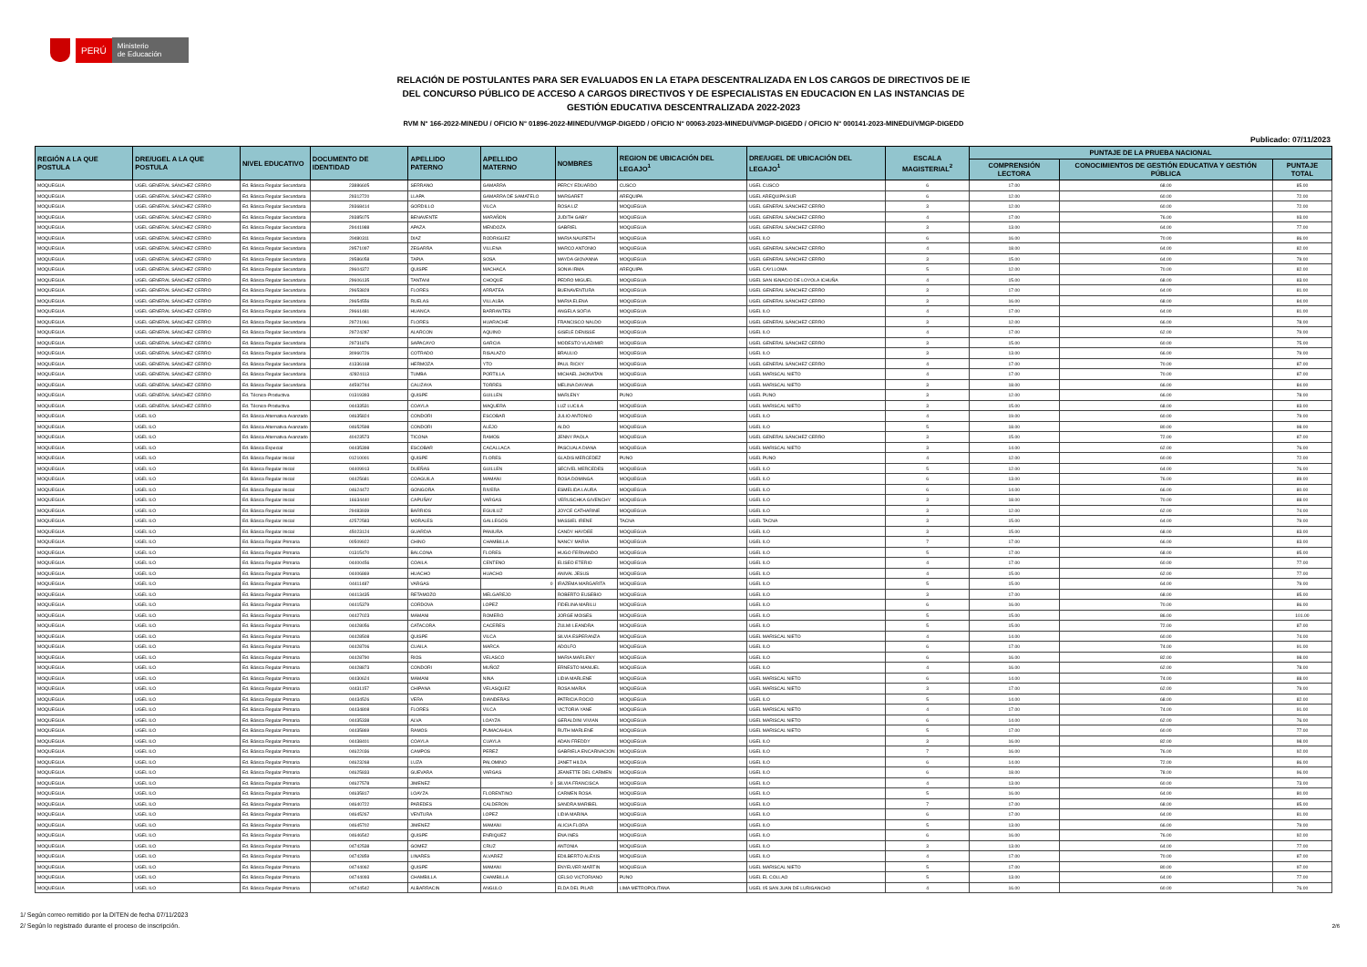PERÚ
Ministerio
de Educación
RELACIÓN DE POSTULANTES PARA SER EVALUADOS EN LA ETAPA DESCENTRALIZADA EN LOS CARGOS DE DIRECTIVOS DE IE
DEL CONCURSO PÚBLICO DE ACCESO A CARGOS DIRECTIVOS Y DE ESPECIALISTAS EN EDUCACION EN LAS INSTANCIAS DE
GESTIÓN EDUCATIVA DESCENTRALIZADA 2022-2023
RVM N° 166-2022-MINEDU / OFICIO N° 01896-2022-MINEDU/VMGP-DIGEDD / OFICIO N° 00063-2023-MINEDU/VMGP-DIGEDD / OFICIO N° 000141-2023-MINEDU/VMGP-DIGEDD
Publicado: 07/11/2023
| REGIÓN A LA QUE POSTULA | DRE/UGEL A LA QUE POSTULA | NIVEL EDUCATIVO | DOCUMENTO DE IDENTIDAD | APELLIDO PATERNO | APELLIDO MATERNO | NOMBRES | REGION DE UBICACIÓN DEL LEGAJO<sup>1</sup> | DRE/UGEL DE UBICACIÓN DEL LEGAJO<sup>1</sup> | ESCALA MAGISTERIAL<sup>2</sup> | PUNTAJE DE LA PRUEBA NACIONAL | | |
| --- | --- | --- | --- | --- | --- | --- | --- | --- | --- | --- | --- | --- |
| | | | | | | | | | | COMPRENSIÓN LECTORA | CONOCIMIENTOS DE GESTIÓN EDUCATIVA Y GESTIÓN PÚBLICA | PUNTAJE TOTAL |
| MOQUEGUA | UGEL GENERAL SÁNCHEZ CERRO | Ed. Básica Regular Secundaria | 23886605 | SERRANO | GAMARRA | PERCY EDUARDO | CUSCO | UGEL CUSCO | 6 | 17.00 | 68.00 | 85.00 |
| MOQUEGUA | UGEL GENERAL SÁNCHEZ CERRO | Ed. Básica Regular Secundaria | 29312720 | LLAPA | GAMARRA DE SAMATELO | MARGARET | AREQUIPA | UGEL AREQUIPA SUR | 6 | 12.00 | 60.00 | 72.00 |
| MOQUEGUA | UGEL GENERAL SÁNCHEZ CERRO | Ed. Básica Regular Secundaria | 29368414 | GORDILLO | VILCA | ROSA LIZ | MOQUEGUA | UGEL GENERAL SÁNCHEZ CERRO | 3 | 12.00 | 60.00 | 72.00 |
| MOQUEGUA | UGEL GENERAL SÁNCHEZ CERRO | Ed. Básica Regular Secundaria | 29385075 | BENAVENTE | MARAÑON | JUDITH GABY | MOQUEGUA | UGEL GENERAL SÁNCHEZ CERRO | 4 | 17.00 | 76.00 | 93.00 |
| MOQUEGUA | UGEL GENERAL SÁNCHEZ CERRO | Ed. Básica Regular Secundaria | 29441988 | APAZA | MENDOZA | GABRIEL | MOQUEGUA | UGEL GENERAL SÁNCHEZ CERRO | 3 | 13.00 | 64.00 | 77.00 |
| MOQUEGUA | UGEL GENERAL SÁNCHEZ CERRO | Ed. Básica Regular Secundaria | 29480311 | DIAZ | RODRIGUEZ | MARIA NAURETH | MOQUEGUA | UGEL ILO | 6 | 16.00 | 70.00 | 86.00 |
| MOQUEGUA | UGEL GENERAL SÁNCHEZ CERRO | Ed. Básica Regular Secundaria | 29571097 | ZEGARRA | VILLENA | MARCO ANTONIO | MOQUEGUA | UGEL GENERAL SÁNCHEZ CERRO | 4 | 18.00 | 64.00 | 82.00 |
| MOQUEGUA | UGEL GENERAL SÁNCHEZ CERRO | Ed. Básica Regular Secundaria | 29586058 | TAPIA | SOSA | MAYDA GIOVANNA | MOQUEGUA | UGEL GENERAL SÁNCHEZ CERRO | 3 | 15.00 | 64.00 | 79.00 |
| MOQUEGUA | UGEL GENERAL SÁNCHEZ CERRO | Ed. Básica Regular Secundaria | 29604372 | QUISPE | MACHACA | SONIA IRMA | AREQUIPA | UGEL CAYLLOMA | 5 | 12.00 | 70.00 | 82.00 |
| MOQUEGUA | UGEL GENERAL SÁNCHEZ CERRO | Ed. Básica Regular Secundaria | 29606135 | TANTANI | CHOQUE | PEDRO MIGUEL | MOQUEGUA | UGEL SAN IGNACIO DE LOYOLA ICHUÑA | 4 | 15.00 | 68.00 | 83.00 |
| MOQUEGUA | UGEL GENERAL SÁNCHEZ CERRO | Ed. Básica Regular Secundaria | 29653828 | FLORES | ARRATEA | BUENAVENTURA | MOQUEGUA | UGEL GENERAL SÁNCHEZ CERRO | 3 | 17.00 | 64.00 | 81.00 |
| MOQUEGUA | UGEL GENERAL SÁNCHEZ CERRO | Ed. Básica Regular Secundaria | 29654556 | RUELAS | VILLALBA | MARIA ELENA | MOQUEGUA | UGEL GENERAL SÁNCHEZ CERRO | 3 | 16.00 | 68.00 | 84.00 |
| MOQUEGUA | UGEL GENERAL SÁNCHEZ CERRO | Ed. Básica Regular Secundaria | 29661481 | HUANCA | BARRANTES | ANGELA SOFIA | MOQUEGUA | UGEL ILO | 4 | 17.00 | 64.00 | 81.00 |
| MOQUEGUA | UGEL GENERAL SÁNCHEZ CERRO | Ed. Básica Regular Secundaria | 29721061 | FLORES | HUARACHE | FRANCISCO NALDO | MOQUEGUA | UGEL GENERAL SÁNCHEZ CERRO | 3 | 12.00 | 66.00 | 78.00 |
| MOQUEGUA | UGEL GENERAL SÁNCHEZ CERRO | Ed. Básica Regular Secundaria | 29724287 | ALARCON | AQUINO | GISELE DENISSE | MOQUEGUA | UGEL ILO | 4 | 17.00 | 62.00 | 79.00 |
| MOQUEGUA | UGEL GENERAL SÁNCHEZ CERRO | Ed. Básica Regular Secundaria | 29731876 | SAPACAYO | GARCIA | MODESTO VLADIMIR | MOQUEGUA | UGEL GENERAL SÁNCHEZ CERRO | 3 | 15.00 | 60.00 | 75.00 |
| MOQUEGUA | UGEL GENERAL SÁNCHEZ CERRO | Ed. Básica Regular Secundaria | 30960726 | COTRADO | RISALAZO | BRAULIO | MOQUEGUA | UGEL ILO | 3 | 13.00 | 66.00 | 79.00 |
| MOQUEGUA | UGEL GENERAL SÁNCHEZ CERRO | Ed. Básica Regular Secundaria | 41336168 | HERMOZA | YTO | PAUL RICKY | MOQUEGUA | UGEL GENERAL SÁNCHEZ CERRO | 4 | 17.00 | 70.00 | 87.00 |
| MOQUEGUA | UGEL GENERAL SÁNCHEZ CERRO | Ed. Básica Regular Secundaria | 42824113 | TUMBA | PORTILLA | MICHAEL JHONATAN | MOQUEGUA | UGEL MARISCAL NIETO | 4 | 17.00 | 70.00 | 87.00 |
| MOQUEGUA | UGEL GENERAL SÁNCHEZ CERRO | Ed. Básica Regular Secundaria | 44592744 | CALIZAYA | TORRES | MELINA DAYANA | MOQUEGUA | UGEL MARISCAL NIETO | 3 | 18.00 | 66.00 | 84.00 |
| MOQUEGUA | UGEL GENERAL SÁNCHEZ CERRO | Ed. Técnico-Productiva | 01319393 | QUISPE | GUILLEN | MARLENY | PUNO | UGEL PUNO | 3 | 12.00 | 66.00 | 78.00 |
| MOQUEGUA | UGEL GENERAL SÁNCHEZ CERRO | Ed. Técnico-Productiva | 04433531 | COAYLA | MAQUERA | LUZ LUCILA | MOQUEGUA | UGEL MARISCAL NIETO | 3 | 15.00 | 68.00 | 83.00 |
| MOQUEGUA | UGEL ILO | Ed. Básica Alternativa Avanzado | 04635824 | CONDORI | ESCOBAR | JULIO ANTONIO | MOQUEGUA | UGEL ILO | 4 | 19.00 | 60.00 | 79.00 |
| MOQUEGUA | UGEL ILO | Ed. Básica Alternativa Avanzado | 04652598 | CONDORI | ALEJO | ALDO | MOQUEGUA | UGEL ILO | 5 | 18.00 | 80.00 | 98.00 |
| MOQUEGUA | UGEL ILO | Ed. Básica Alternativa Avanzado | 40423573 | TICONA | RAMOS | JENNY PAOLA | MOQUEGUA | UGEL GENERAL SÁNCHEZ CERRO | 3 | 15.00 | 72.00 | 87.00 |
| MOQUEGUA | UGEL ILO | Ed. Básica Especial | 04435398 | ESCOBAR | CACALLACA | PASCUALA DIANA | MOQUEGUA | UGEL MARISCAL NIETO | 3 | 14.00 | 62.00 | 76.00 |
| MOQUEGUA | UGEL ILO | Ed. Básica Regular Inicial | 01210001 | QUISPE | FLORES | GLADIS MERCEDEZ | PUNO | UGEL PUNO | 4 | 12.00 | 60.00 | 72.00 |
| MOQUEGUA | UGEL ILO | Ed. Básica Regular Inicial | 04409913 | DUEÑAS | GUILLEN | SECIVEL MERCEDES | MOQUEGUA | UGEL ILO | 5 | 12.00 | 64.00 | 76.00 |
| MOQUEGUA | UGEL ILO | Ed. Básica Regular Inicial | 04425681 | COAGUILA | MAMANI | ROSA DOMINGA | MOQUEGUA | UGEL ILO | 6 | 13.00 | 76.00 | 89.00 |
| MOQUEGUA | UGEL ILO | Ed. Básica Regular Inicial | 04624472 | GONGORA | RIVERA | ESMELIDA LAURA | MOQUEGUA | UGEL ILO | 6 | 14.00 | 66.00 | 80.00 |
| MOQUEGUA | UGEL ILO | Ed. Básica Regular Inicial | 16634440 | CAPUÑAY | VARGAS | VERUSCHKA GIVENCHY | MOQUEGUA | UGEL ILO | 3 | 18.00 | 70.00 | 88.00 |
| MOQUEGUA | UGEL ILO | Ed. Básica Regular Inicial | 29483939 | BARRIOS | EGUILUZ | JOYCE CATHARINE | MOQUEGUA | UGEL ILO | 3 | 12.00 | 62.00 | 74.00 |
| MOQUEGUA | UGEL ILO | Ed. Básica Regular Inicial | 42572583 | MORALES | GALLEGOS | MASSIEL IRENE | TACNA | UGEL TACNA | 3 | 15.00 | 64.00 | 79.00 |
| MOQUEGUA | UGEL ILO | Ed. Básica Regular Inicial | 45023124 | GUARDIA | PANIURA | CANDY HAYDEE | MOQUEGUA | UGEL ILO | 3 | 15.00 | 68.00 | 83.00 |
| MOQUEGUA | UGEL ILO | Ed. Básica Regular Primaria | 00509922 | CHINO | CHAMBILLA | NANCY MARIA | MOQUEGUA | UGEL ILO | 7 | 17.00 | 66.00 | 83.00 |
| MOQUEGUA | UGEL ILO | Ed. Básica Regular Primaria | 01315470 | BALCONA | FLORES | HUGO FERNANDO | MOQUEGUA | UGEL ILO | 5 | 17.00 | 68.00 | 85.00 |
| MOQUEGUA | UGEL ILO | Ed. Básica Regular Primaria | 04400456 | COAILA | CENTENO | ELISEO ETERIO | MOQUEGUA | UGEL ILO | 4 | 17.00 | 60.00 | 77.00 |
| MOQUEGUA | UGEL ILO | Ed. Básica Regular Primaria | 04406869 | HUACHO | HUACHO | ANIVAL JESUS | MOQUEGUA | UGEL ILO | 4 | 15.00 | 62.00 | 77.00 |
| MOQUEGUA | UGEL ILO | Ed. Básica Regular Primaria | 04411487 | VARGAS | 0 | IRAZEMA MARGARITA | MOQUEGUA | UGEL ILO | 5 | 15.00 | 64.00 | 79.00 |
| MOQUEGUA | UGEL ILO | Ed. Básica Regular Primaria | 04413435 | RETAMOZO | MELGAREJO | ROBERTO EUSEBIO | MOQUEGUA | UGEL ILO | 3 | 17.00 | 68.00 | 85.00 |
| MOQUEGUA | UGEL ILO | Ed. Básica Regular Primaria | 04415379 | CORDOVA | LOPEZ | FIDELINA MARILU | MOQUEGUA | UGEL ILO | 6 | 16.00 | 70.00 | 86.00 |
| MOQUEGUA | UGEL ILO | Ed. Básica Regular Primaria | 04427023 | MAMANI | ROMERO | JORGE MOISES | MOQUEGUA | UGEL ILO | 5 | 15.00 | 86.00 | 101.00 |
| MOQUEGUA | UGEL ILO | Ed. Básica Regular Primaria | 04428056 | CATACORA | CACERES | ZULMI LEANDRA | MOQUEGUA | UGEL ILO | 5 | 15.00 | 72.00 | 87.00 |
| MOQUEGUA | UGEL ILO | Ed. Básica Regular Primaria | 04428508 | QUISPE | VILCA | SILVIA ESPERANZA | MOQUEGUA | UGEL MARISCAL NIETO | 4 | 14.00 | 60.00 | 74.00 |
| MOQUEGUA | UGEL ILO | Ed. Básica Regular Primaria | 04428706 | CUAILA | MARCA | ADOLFO | MOQUEGUA | UGEL ILO | 6 | 17.00 | 74.00 | 91.00 |
| MOQUEGUA | UGEL ILO | Ed. Básica Regular Primaria | 04428790 | RIOS | VELASCO | MARIA MARLENY | MOQUEGUA | UGEL ILO | 6 | 16.00 | 82.00 | 98.00 |
| MOQUEGUA | UGEL ILO | Ed. Básica Regular Primaria | 04428873 | CONDORI | MUÑOZ | ERNESTO MANUEL | MOQUEGUA | UGEL ILO | 4 | 16.00 | 62.00 | 78.00 |
| MOQUEGUA | UGEL ILO | Ed. Básica Regular Primaria | 04430624 | MAMANI | NINA | LIDIA MARLENE | MOQUEGUA | UGEL MARISCAL NIETO | 6 | 14.00 | 74.00 | 88.00 |
| MOQUEGUA | UGEL ILO | Ed. Básica Regular Primaria | 04431157 | CHIPANA | VELASQUEZ | ROSA MARIA | MOQUEGUA | UGEL MARISCAL NIETO | 3 | 17.00 | 62.00 | 79.00 |
| MOQUEGUA | UGEL ILO | Ed. Básica Regular Primaria | 04434526 | VERA | DIANDERAS | PATRICIA ROCIO | MOQUEGUA | UGEL ILO | 5 | 14.00 | 68.00 | 82.00 |
| MOQUEGUA | UGEL ILO | Ed. Básica Regular Primaria | 04434808 | FLORES | VILCA | VICTORIA YANE | MOQUEGUA | UGEL MARISCAL NIETO | 4 | 17.00 | 74.00 | 91.00 |
| MOQUEGUA | UGEL ILO | Ed. Básica Regular Primaria | 04435338 | ALVA | LOAYZA | GERALDINI VIVIAN | MOQUEGUA | UGEL MARISCAL NIETO | 6 | 14.00 | 62.00 | 76.00 |
| MOQUEGUA | UGEL ILO | Ed. Básica Regular Primaria | 04435869 | RAMOS | PUMACAHUA | RUTH MARLENE | MOQUEGUA | UGEL MARISCAL NIETO | 5 | 17.00 | 60.00 | 77.00 |
| MOQUEGUA | UGEL ILO | Ed. Básica Regular Primaria | 04438401 | COAYLA | CUAYLA | ADAN FREDDY | MOQUEGUA | UGEL ILO | 3 | 16.00 | 82.00 | 98.00 |
| MOQUEGUA | UGEL ILO | Ed. Básica Regular Primaria | 04622036 | CAMPOS | PEREZ | GABRIELA ENCARNACION | MOQUEGUA | UGEL ILO | 7 | 16.00 | 76.00 | 92.00 |
| MOQUEGUA | UGEL ILO | Ed. Básica Regular Primaria | 04623268 | LUZA | PALOMINO | JANET HILDA | MOQUEGUA | UGEL ILO | 6 | 14.00 | 72.00 | 86.00 |
| MOQUEGUA | UGEL ILO | Ed. Básica Regular Primaria | 04625833 | GUEVARA | VARGAS | JEANETTE DEL CARMEN | MOQUEGUA | UGEL ILO | 6 | 18.00 | 78.00 | 96.00 |
| MOQUEGUA | UGEL ILO | Ed. Básica Regular Primaria | 04627578 | JIMENEZ | 0 | SILVIA FRANCISCA | MOQUEGUA | UGEL ILO | 4 | 13.00 | 60.00 | 73.00 |
| MOQUEGUA | UGEL ILO | Ed. Básica Regular Primaria | 04635817 | LOAYZA | FLORENTINO | CARMEN ROSA | MOQUEGUA | UGEL ILO | 5 | 16.00 | 64.00 | 80.00 |
| MOQUEGUA | UGEL ILO | Ed. Básica Regular Primaria | 04640722 | PAREDES | CALDERON | SANDRA MARIBEL | MOQUEGUA | UGEL ILO | 7 | 17.00 | 68.00 | 85.00 |
| MOQUEGUA | UGEL ILO | Ed. Básica Regular Primaria | 04645267 | VENTURA | LOPEZ | LIDIA MARINA | MOQUEGUA | UGEL ILO | 6 | 17.00 | 64.00 | 81.00 |
| MOQUEGUA | UGEL ILO | Ed. Básica Regular Primaria | 04645702 | JIMENEZ | MAMANI | ALICIA FLORA | MOQUEGUA | UGEL ILO | 5 | 13.00 | 66.00 | 79.00 |
| MOQUEGUA | UGEL ILO | Ed. Básica Regular Primaria | 04646542 | QUISPE | ENRIQUEZ | ENA INES | MOQUEGUA | UGEL ILO | 6 | 16.00 | 76.00 | 92.00 |
| MOQUEGUA | UGEL ILO | Ed. Básica Regular Primaria | 04742538 | GOMEZ | CRUZ | ANTONIA | MOQUEGUA | UGEL ILO | 3 | 13.00 | 64.00 | 77.00 |
| MOQUEGUA | UGEL ILO | Ed. Básica Regular Primaria | 04742859 | LINARES | ALVAREZ | EDILBERTO ALEXIS | MOQUEGUA | UGEL ILO | 4 | 17.00 | 70.00 | 87.00 |
| MOQUEGUA | UGEL ILO | Ed. Básica Regular Primaria | 04744062 | QUISPE | MAMANI | ENYELVER MARTIN | MOQUEGUA | UGEL MARISCAL NIETO | 5 | 17.00 | 80.00 | 97.00 |
| MOQUEGUA | UGEL ILO | Ed. Básica Regular Primaria | 04744093 | CHAMBILLA | CHAMBILLA | CELSO VICTORIANO | PUNO | UGEL EL COLLAO | 5 | 13.00 | 64.00 | 77.00 |
| MOQUEGUA | UGEL ILO | Ed. Básica Regular Primaria | 04744542 | ALBARRACIN | ANGULO | ELDA DEL PILAR | LIMA METROPOLITANA | UGEL 05 SAN JUAN DE LURIGANCHO | 4 | 16.00 | 60.00 | 76.00 |
1/ Según correo remitido por la DITEN de fecha 07/11/2023
2/ Según lo registrado durante el proceso de inscripción. 2/6